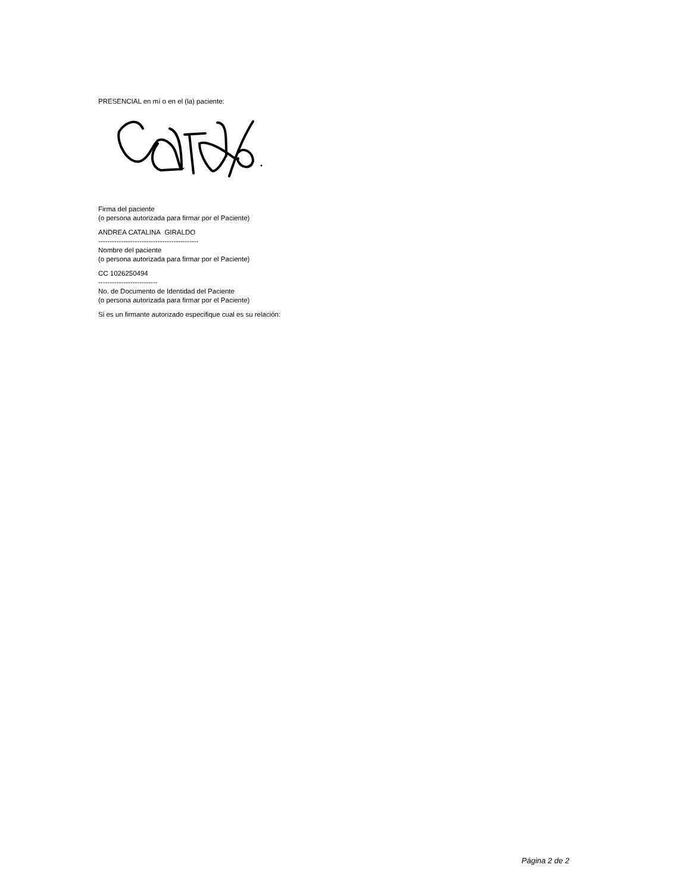PRESENCIAL en mí o en el (la) paciente:
Firma del paciente
(o persona autorizada para firmar por el Paciente)
ANDREA CATALINA GIRALDO
--------------------------------------------
Nombre del paciente
(o persona autorizada para firmar por el Paciente)
CC 1026250494
--------------------------
No. de Documento de Identidad del Paciente
(o persona autorizada para firmar por el Paciente)
Si es un firmante autorizado especifique cual es su relación:
Página 2 de 2